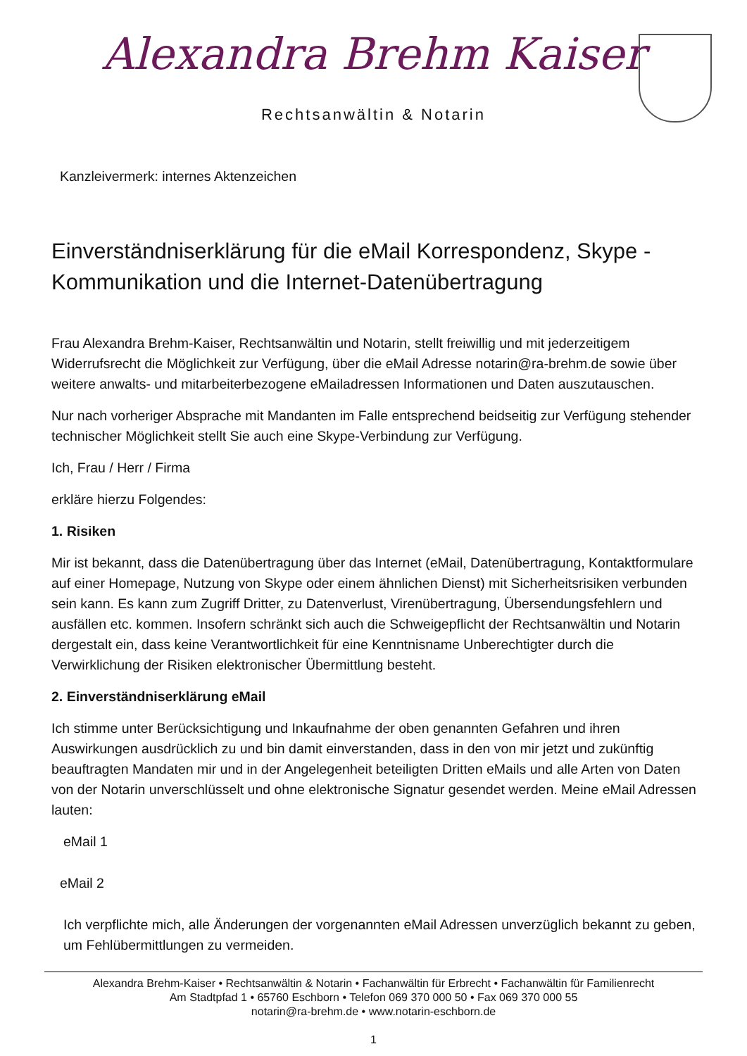Alexandra Brehm Kaiser
Rechtsanwältin & Notarin
Kanzleivermerk: internes Aktenzeichen
Einverständniserklärung für die eMail Korrespondenz, Skype - Kommunikation und die Internet-Datenübertragung
Frau Alexandra Brehm-Kaiser, Rechtsanwältin und Notarin, stellt freiwillig und mit jederzeitigem Widerrufsrecht die Möglichkeit zur Verfügung, über die eMail Adresse notarin@ra-brehm.de sowie über weitere anwalts- und mitarbeiterbezogene eMailadressen Informationen und Daten auszutauschen.
Nur nach vorheriger Absprache mit Mandanten im Falle entsprechend beidseitig zur Verfügung stehender technischer Möglichkeit stellt Sie auch eine Skype-Verbindung zur Verfügung.
Ich, Frau / Herr / Firma
erkläre hierzu Folgendes:
1. Risiken
Mir ist bekannt, dass die Datenübertragung über das Internet (eMail, Datenübertragung, Kontaktformulare auf einer Homepage, Nutzung von Skype oder einem ähnlichen Dienst) mit Sicherheitsrisiken verbunden sein kann. Es kann zum Zugriff Dritter, zu Datenverlust, Virenübertragung, Übersendungsfehlern und ausfällen etc. kommen. Insofern schränkt sich auch die Schweigepflicht der Rechtsanwältin und Notarin dergestalt ein, dass keine Verantwortlichkeit für eine Kenntnisname Unberechtigter durch die Verwirklichung der Risiken elektronischer Übermittlung besteht.
2. Einverständniserklärung eMail
Ich stimme unter Berücksichtigung und Inkaufnahme der oben genannten Gefahren und ihren Auswirkungen ausdrücklich zu und bin damit einverstanden, dass in den von mir jetzt und zukünftig beauftragten Mandaten mir und in der Angelegenheit beteiligten Dritten eMails und alle Arten von Daten von der Notarin unverschlüsselt und ohne elektronische Signatur gesendet werden. Meine eMail Adressen lauten:
eMail 1
eMail 2
Ich verpflichte mich, alle Änderungen der vorgenannten eMail Adressen unverzüglich bekannt zu geben, um Fehlübermittlungen zu vermeiden.
Alexandra Brehm-Kaiser • Rechtsanwältin & Notarin • Fachanwältin für Erbrecht • Fachanwältin für Familienrecht
Am Stadtpfad 1 • 65760 Eschborn • Telefon 069 370 000 50 • Fax 069 370 000 55
notarin@ra-brehm.de • www.notarin-eschborn.de
1